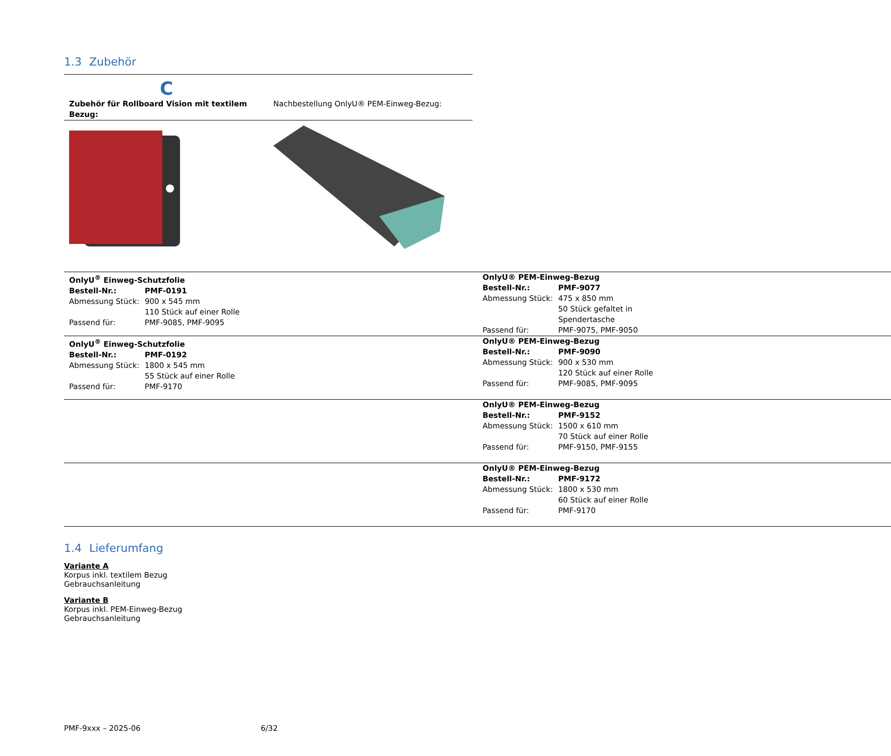1.3 Zubehör
C
| Zubehör für Rollboard Vision mit textilem Bezug: | Nachbestellung OnlyU® PEM-Einweg-Bezug: |
| OnlyU<sup>®</sup> Einweg-Schutzfolie / Bestell-Nr.: / PMF-0191 / / Abmessung Stück: / 900 x 545 mm 110 Stück auf einer Rolle / / Passend für: / PMF-9085, PMF-9095 / | OnlyU® PEM-Einweg-Bezug / Bestell-Nr.: / PMF-9077 / / Abmessung Stück: / 475 x 850 mm 50 Stück gefaltet in Spendertasche / / Passend für: / PMF-9075, PMF-9050 / |
| OnlyU<sup>®</sup> Einweg-Schutzfolie / Bestell-Nr.: / PMF-0192 / / Abmessung Stück: / 1800 x 545 mm 55 Stück auf einer Rolle / / Passend für: / PMF-9170 / | OnlyU® PEM-Einweg-Bezug / Bestell-Nr.: / PMF-9090 / / Abmessung Stück: / 900 x 530 mm 120 Stück auf einer Rolle / / Passend für: / PMF-9085, PMF-9095 / |
| | OnlyU® PEM-Einweg-Bezug / Bestell-Nr.: / PMF-9152 / / Abmessung Stück: / 1500 x 610 mm 70 Stück auf einer Rolle / / Passend für: / PMF-9150, PMF-9155 / |
| | OnlyU® PEM-Einweg-Bezug / Bestell-Nr.: / PMF-9172 / / Abmessung Stück: / 1800 x 530 mm 60 Stück auf einer Rolle / / Passend für: / PMF-9170 / |
1.4 Lieferumfang
Variante A
Korpus inkl. textilem Bezug
Gebrauchsanleitung
Variante B
Korpus inkl. PEM-Einweg-Bezug
Gebrauchsanleitung
PMF-9xxx – 2025-06 6/32